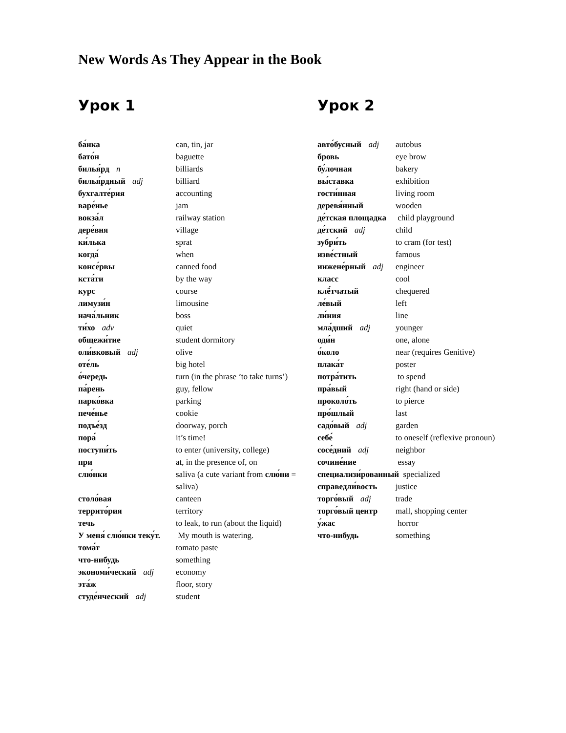New Words As They Appear in the Book
Урок 1
| ба́нка | can, tin, jar |
| бато́н | baguette |
| билья́рд n | billiards |
| билья́рдный adj | billiard |
| бухгалте́рия | accounting |
| варе́нье | jam |
| вокза́л | railway station |
| дере́вня | village |
| ки́лька | sprat |
| когда́ | when |
| консе́рвы | canned food |
| кста́ти | by the way |
| курс | course |
| лимузи́н | limousine |
| нача́льник | boss |
| ти́хо adv | quiet |
| общежи́тие | student dormitory |
| оли́вковый adj | olive |
| оте́ль | big hotel |
| о́чередь | turn (in the phrase ’to take turns’) |
| па́рень | guy, fellow |
| парко́вка | parking |
| пече́нье | cookie |
| подъе́зд | doorway, porch |
| пора́ | it’s time! |
| поступи́ть | to enter (university, college) |
| при | at, in the presence of, on |
| слю́нки | saliva (a cute variant from слю́ни = saliva) |
| столо́вая | canteen |
| террито́рия | territory |
| течь | to leak, to run (about the liquid) |
| У меня́ слю́нки теку́т. | My mouth is watering. |
| тома́т | tomato paste |
| что-нибудь | something |
| экономи́ческий adj | economy |
| эта́ж | floor, story |
| студе́нческий adj | student |
Урок 2
| авто́бусный adj | autobus |
| бровь | eye brow |
| бу́лочная | bakery |
| вы́ставка | exhibition |
| гости́нная | living room |
| деревя́нный | wooden |
| де́тская площадка | child playground |
| де́тский adj | child |
| зубри́ть | to cram (for test) |
| изве́стный | famous |
| инжене́рный adj | engineer |
| класс | cool |
| клё́тчатый | chequered |
| ле́вый | left |
| ли́ния | line |
| мла́дший adj | younger |
| оди́н | one, alone |
| о́коло | near (requires Genitive) |
| плака́т | poster |
| потра́тить | to spend |
| пра́вый | right (hand or side) |
| проколо́ть | to pierce |
| про́шлый | last |
| садо́вый adj | garden |
| себе́ | to oneself (reflexive pronoun) |
| сосе́дний adj | neighbor |
| сочине́ние | essay |
| специализи́рованный specialized | |
| справедли́вость | justice |
| торго́вый adj | trade |
| торго́вый центр | mall, shopping center |
| у́жас | horror |
| что-нибудь | something |